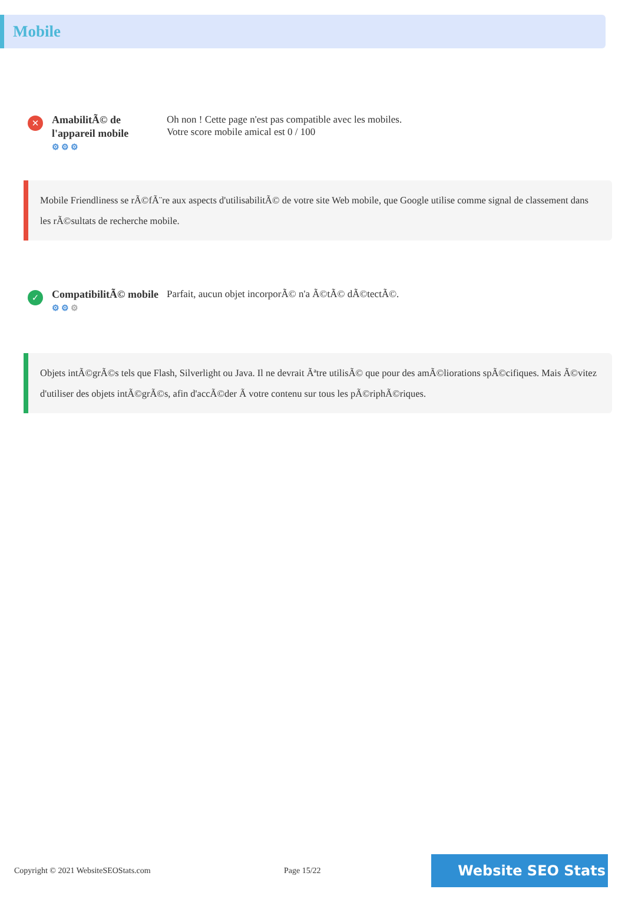Mobile
✕
AmabilitÃ© de l'appareil mobile
⚙⚙⚙
Oh non ! Cette page n'est pas compatible avec les mobiles.
Votre score mobile amical est 0 / 100
Mobile Friendliness se rÃ©fÃ¨re aux aspects d'utilisabilitÃ© de votre site Web mobile, que Google utilise comme signal de classement dans les rÃ©sultats de recherche mobile.
✓
CompatibilitÃ© mobile
⚙⚙⚙
Parfait, aucun objet incorporÃ© n'a Ã©tÃ© dÃ©tectÃ©.
Objets intÃ©grÃ©s tels que Flash, Silverlight ou Java. Il ne devrait Ãªtre utilisÃ© que pour des amÃ©liorations spÃ©cifiques. Mais Ã©vitez d'utiliser des objets intÃ©grÃ©s, afin d'accÃ©der Ã votre contenu sur tous les pÃ©riphÃ©riques.
Copyright © 2021 WebsiteSEOStats.com Page 15/22
Website SEO Stats